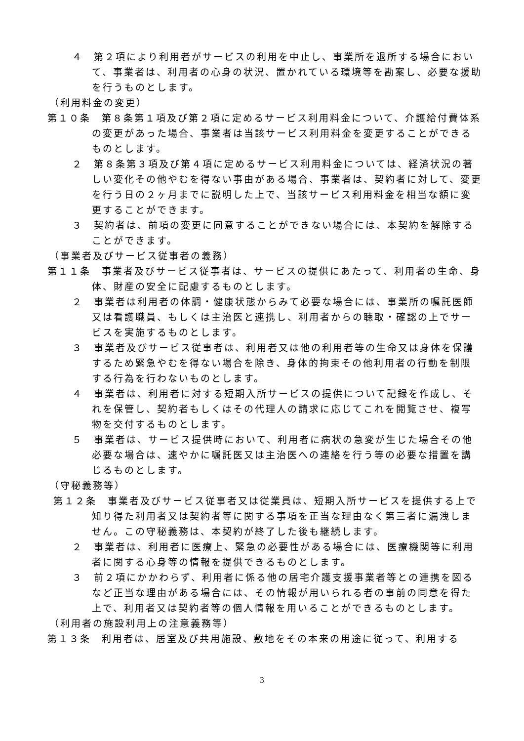４　第２項により利用者がサービスの利用を中止し、事業所を退所する場合において、事業者は、利用者の心身の状況、置かれている環境等を勘案し、必要な援助を行うものとします。
（利用料金の変更）
第１０条　第８条第１項及び第２項に定めるサービス利用料金について、介護給付費体系の変更があった場合、事業者は当該サービス利用料金を変更することができるものとします。
２　第８条第３項及び第４項に定めるサービス利用料金については、経済状況の著しい変化その他やむを得ない事由がある場合、事業者は、契約者に対して、変更を行う日の２ヶ月までに説明した上で、当該サービス利用料金を相当な額に変更することができます。
３　契約者は、前項の変更に同意することができない場合には、本契約を解除することができます。
（事業者及びサービス従事者の義務）
第１１条　事業者及びサービス従事者は、サービスの提供にあたって、利用者の生命、身体、財産の安全に配慮するものとします。
２　事業者は利用者の体調・健康状態からみて必要な場合には、事業所の嘱託医師又は看護職員、もしくは主治医と連携し、利用者からの聴取・確認の上でサービスを実施するものとします。
３　事業者及びサービス従事者は、利用者又は他の利用者等の生命又は身体を保護するため緊急やむを得ない場合を除き、身体的拘束その他利用者の行動を制限する行為を行わないものとします。
４　事業者は、利用者に対する短期入所サービスの提供について記録を作成し、それを保管し、契約者もしくはその代理人の請求に応じてこれを閲覧させ、複写物を交付するものとします。
５　事業者は、サービス提供時において、利用者に病状の急変が生じた場合その他必要な場合は、速やかに嘱託医又は主治医への連絡を行う等の必要な措置を講じるものとします。
（守秘義務等）
第１２条　事業者及びサービス従事者又は従業員は、短期入所サービスを提供する上で知り得た利用者又は契約者等に関する事項を正当な理由なく第三者に漏洩しません。この守秘義務は、本契約が終了した後も継続します。
２　事業者は、利用者に医療上、緊急の必要性がある場合には、医療機関等に利用者に関する心身等の情報を提供できるものとします。
３　前２項にかかわらず、利用者に係る他の居宅介護支援事業者等との連携を図るなど正当な理由がある場合には、その情報が用いられる者の事前の同意を得た上で、利用者又は契約者等の個人情報を用いることができるものとします。
（利用者の施設利用上の注意義務等）
第１３条　利用者は、居室及び共用施設、敷地をその本来の用途に従って、利用する
3